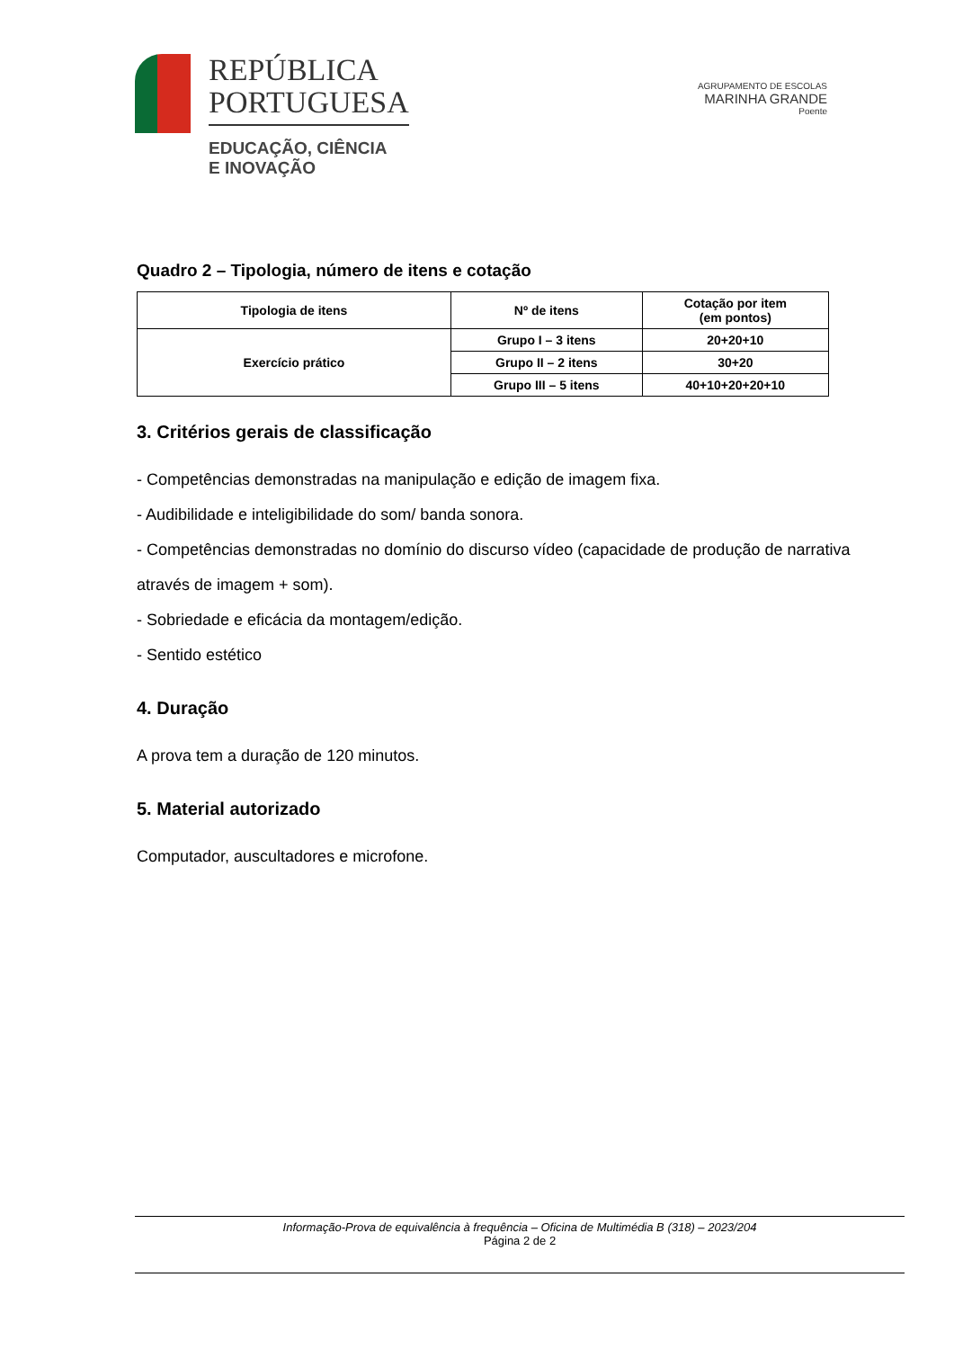REPÚBLICA
PORTUGUESA
EDUCAÇÃO, CIÊNCIA
E INOVAÇÃO
AGRUPAMENTO DE ESCOLAS
MARINHA GRANDE
Poente
Quadro 2 – Tipologia, número de itens e cotação
| Tipologia de itens | Nº de itens | Cotação por item (em pontos) |
| --- | --- | --- |
| Exercício prático | Grupo I – 3 itens | 20+20+10 |
| | Grupo II – 2 itens | 30+20 |
| | Grupo III – 5 itens | 40+10+20+20+10 |
3. Critérios gerais de classificação
- Competências demonstradas na manipulação e edição de imagem fixa.
- Audibilidade e inteligibilidade do som/ banda sonora.
- Competências demonstradas no domínio do discurso vídeo (capacidade de produção de narrativa através de imagem + som).
- Sobriedade e eficácia da montagem/edição.
- Sentido estético
4. Duração
A prova tem a duração de 120 minutos.
5. Material autorizado
Computador, auscultadores e microfone.
Informação-Prova de equivalência à frequência – Oficina de Multimédia B (318) – 2023/204
Página 2 de 2